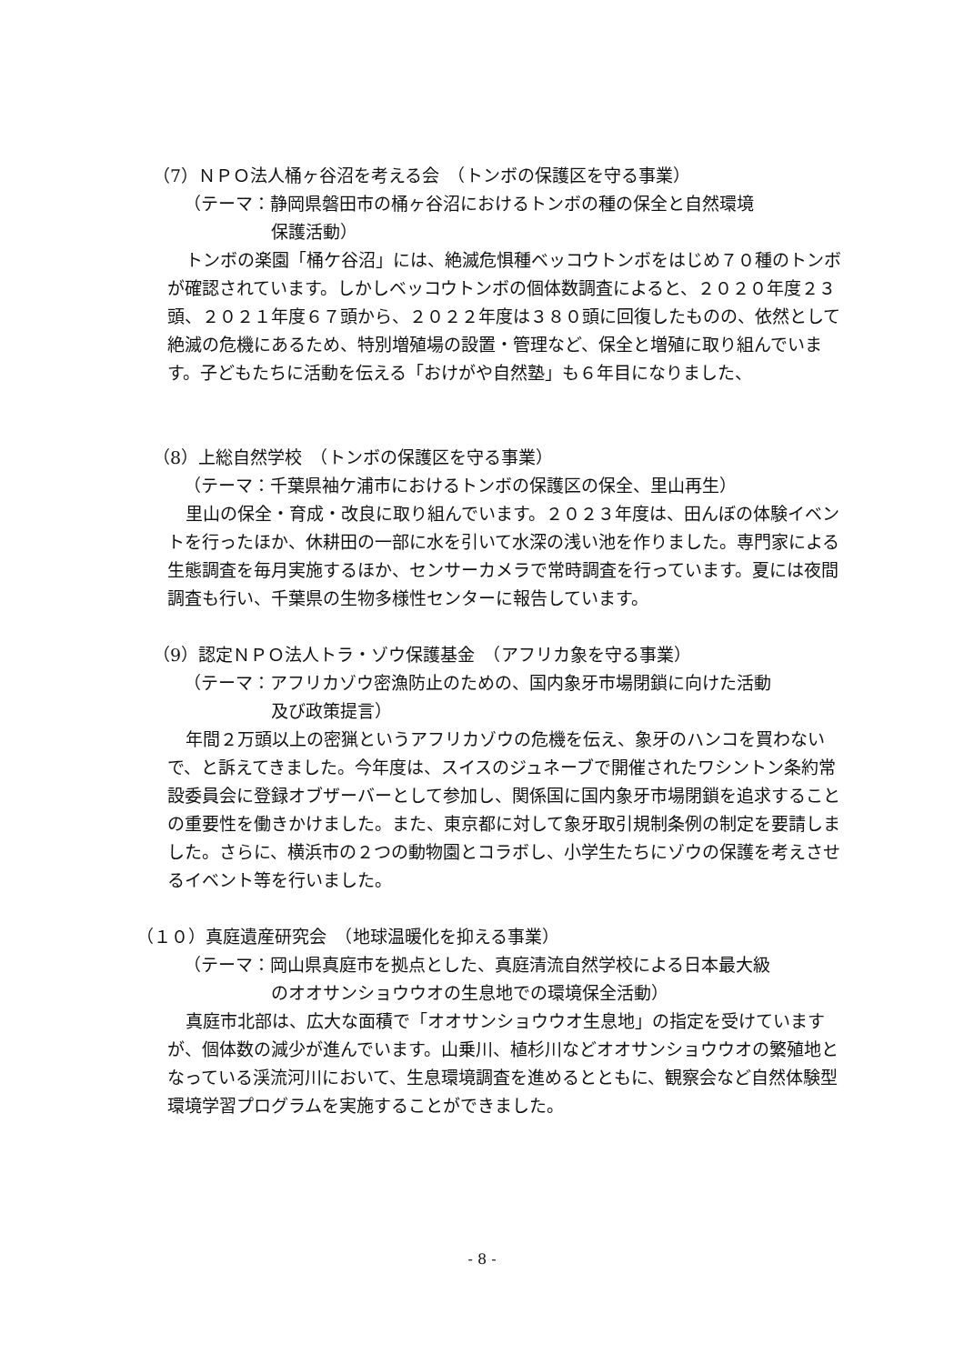（7）ＮＰＯ法人桶ヶ谷沼を考える会　（トンボの保護区を守る事業）
（テーマ：静岡県磐田市の桶ヶ谷沼におけるトンボの種の保全と自然環境
保護活動）
トンボの楽園「桶ケ谷沼」には、絶滅危惧種ベッコウトンボをはじめ７０種のトンボが確認されています。しかしベッコウトンボの個体数調査によると、２０２０年度２３頭、２０２１年度６７頭から、２０２２年度は３８０頭に回復したものの、依然として絶滅の危機にあるため、特別増殖場の設置・管理など、保全と増殖に取り組んでいます。子どもたちに活動を伝える「おけがや自然塾」も６年目になりました、
（8）上総自然学校　（トンボの保護区を守る事業）
（テーマ：千葉県袖ケ浦市におけるトンボの保護区の保全、里山再生）
里山の保全・育成・改良に取り組んでいます。２０２３年度は、田んぼの体験イベントを行ったほか、休耕田の一部に水を引いて水深の浅い池を作りました。専門家による生態調査を毎月実施するほか、センサーカメラで常時調査を行っています。夏には夜間調査も行い、千葉県の生物多様性センターに報告しています。
（9）認定ＮＰＯ法人トラ・ゾウ保護基金　（アフリカ象を守る事業）
（テーマ：アフリカゾウ密漁防止のための、国内象牙市場閉鎖に向けた活動
及び政策提言）
年間２万頭以上の密猟というアフリカゾウの危機を伝え、象牙のハンコを買わないで、と訴えてきました。今年度は、スイスのジュネーブで開催されたワシントン条約常設委員会に登録オブザーバーとして参加し、関係国に国内象牙市場閉鎖を追求することの重要性を働きかけました。また、東京都に対して象牙取引規制条例の制定を要請しました。さらに、横浜市の２つの動物園とコラボし、小学生たちにゾウの保護を考えさせるイベント等を行いました。
（１０）真庭遺産研究会　（地球温暖化を抑える事業）
（テーマ：岡山県真庭市を拠点とした、真庭清流自然学校による日本最大級
のオオサンショウウオの生息地での環境保全活動）
真庭市北部は、広大な面積で「オオサンショウウオ生息地」の指定を受けていますが、個体数の減少が進んでいます。山乗川、植杉川などオオサンショウウオの繁殖地となっている渓流河川において、生息環境調査を進めるとともに、観察会など自然体験型環境学習プログラムを実施することができました。
- 8 -